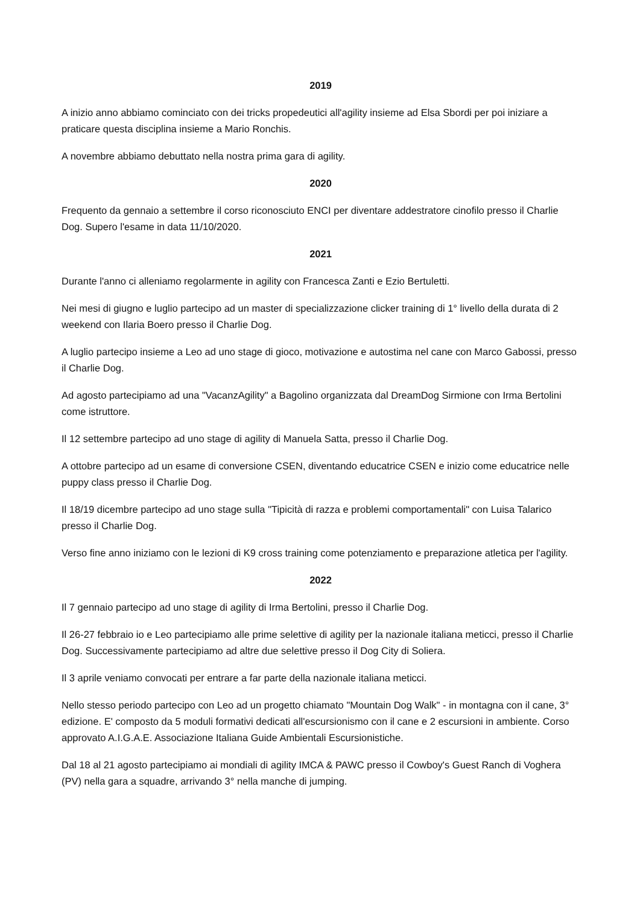2019
A inizio anno abbiamo cominciato con dei tricks propedeutici all'agility insieme ad Elsa Sbordi per poi iniziare a praticare questa disciplina insieme a Mario Ronchis.
A novembre abbiamo debuttato nella nostra prima gara di agility.
2020
Frequento da gennaio a settembre il corso riconosciuto ENCI per diventare addestratore cinofilo presso il Charlie Dog. Supero l'esame in data 11/10/2020.
2021
Durante l'anno ci alleniamo regolarmente in agility con Francesca Zanti e Ezio Bertuletti.
Nei mesi di giugno e luglio partecipo ad un master di specializzazione clicker training di 1° livello della durata di 2 weekend con Ilaria Boero presso il Charlie Dog.
A luglio partecipo insieme a Leo ad uno stage di gioco, motivazione e autostima nel cane con Marco Gabossi, presso il Charlie Dog.
Ad agosto partecipiamo ad una "VacanzAgility" a Bagolino organizzata dal DreamDog Sirmione con Irma Bertolini come istruttore.
Il 12 settembre partecipo ad uno stage di agility di Manuela Satta, presso il Charlie Dog.
A ottobre partecipo ad un esame di conversione CSEN, diventando educatrice CSEN e inizio come educatrice nelle puppy class presso il Charlie Dog.
Il 18/19 dicembre partecipo ad uno stage sulla "Tipicità di razza e problemi comportamentali" con Luisa Talarico presso il Charlie Dog.
Verso fine anno iniziamo con le lezioni di K9 cross training come potenziamento e preparazione atletica per l'agility.
2022
Il 7 gennaio partecipo ad uno stage di agility di Irma Bertolini, presso il Charlie Dog.
Il 26-27 febbraio io e Leo partecipiamo alle prime selettive di agility per la nazionale italiana meticci, presso il Charlie Dog. Successivamente partecipiamo ad altre due selettive presso il Dog City di Soliera.
Il 3 aprile veniamo convocati per entrare a far parte della nazionale italiana meticci.
Nello stesso periodo partecipo con Leo ad un progetto chiamato "Mountain Dog Walk" - in montagna con il cane, 3° edizione. E' composto da 5 moduli formativi dedicati all'escursionismo con il cane e 2 escursioni in ambiente. Corso approvato A.I.G.A.E. Associazione Italiana Guide Ambientali Escursionistiche.
Dal 18 al 21 agosto partecipiamo ai mondiali di agility IMCA & PAWC presso il Cowboy's Guest Ranch di Voghera (PV) nella gara a squadre, arrivando 3° nella manche di jumping.